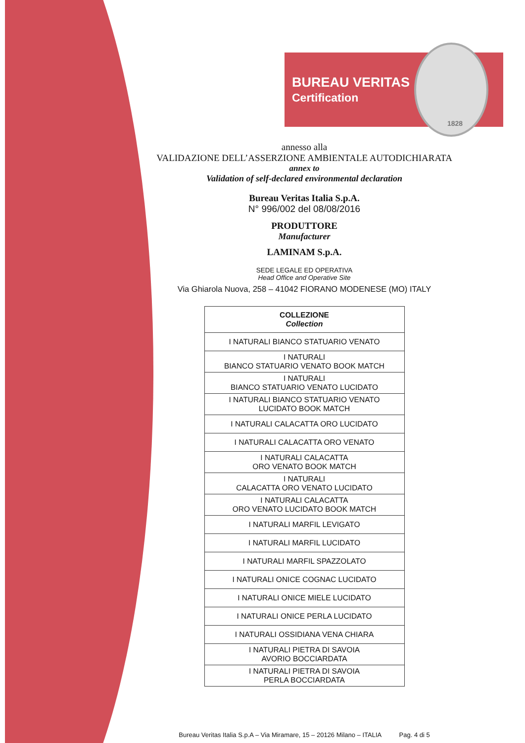BUREAU VERITAS
Certification
1828
annesso alla
VALIDAZIONE DELL’ASSERZIONE AMBIENTALE AUTODICHIARATA
annex to
Validation of self-declared environmental declaration
Bureau Veritas Italia S.p.A.
N° 996/002 del 08/08/2016
PRODUTTORE
Manufacturer
LAMINAM S.p.A.
SEDE LEGALE ED OPERATIVA
Head Office and Operative Site
Via Ghiarola Nuova, 258 – 41042 FIORANO MODENESE (MO) ITALY
| COLLEZIONE Collection |
| --- |
| I NATURALI BIANCO STATUARIO VENATO |
| I NATURALI BIANCO STATUARIO VENATO BOOK MATCH |
| I NATURALI BIANCO STATUARIO VENATO LUCIDATO |
| I NATURALI BIANCO STATUARIO VENATO LUCIDATO BOOK MATCH |
| I NATURALI CALACATTA ORO LUCIDATO |
| I NATURALI CALACATTA ORO VENATO |
| I NATURALI CALACATTA ORO VENATO BOOK MATCH |
| I NATURALI CALACATTA ORO VENATO LUCIDATO |
| I NATURALI CALACATTA ORO VENATO LUCIDATO BOOK MATCH |
| I NATURALI MARFIL LEVIGATO |
| I NATURALI MARFIL LUCIDATO |
| I NATURALI MARFIL SPAZZOLATO |
| I NATURALI ONICE COGNAC LUCIDATO |
| I NATURALI ONICE MIELE LUCIDATO |
| I NATURALI ONICE PERLA LUCIDATO |
| I NATURALI OSSIDIANA VENA CHIARA |
| I NATURALI PIETRA DI SAVOIA AVORIO BOCCIARDATA |
| I NATURALI PIETRA DI SAVOIA PERLA BOCCIARDATA |
Bureau Veritas Italia S.p.A – Via Miramare, 15 – 20126 Milano – ITALIA Pag. 4 di 5